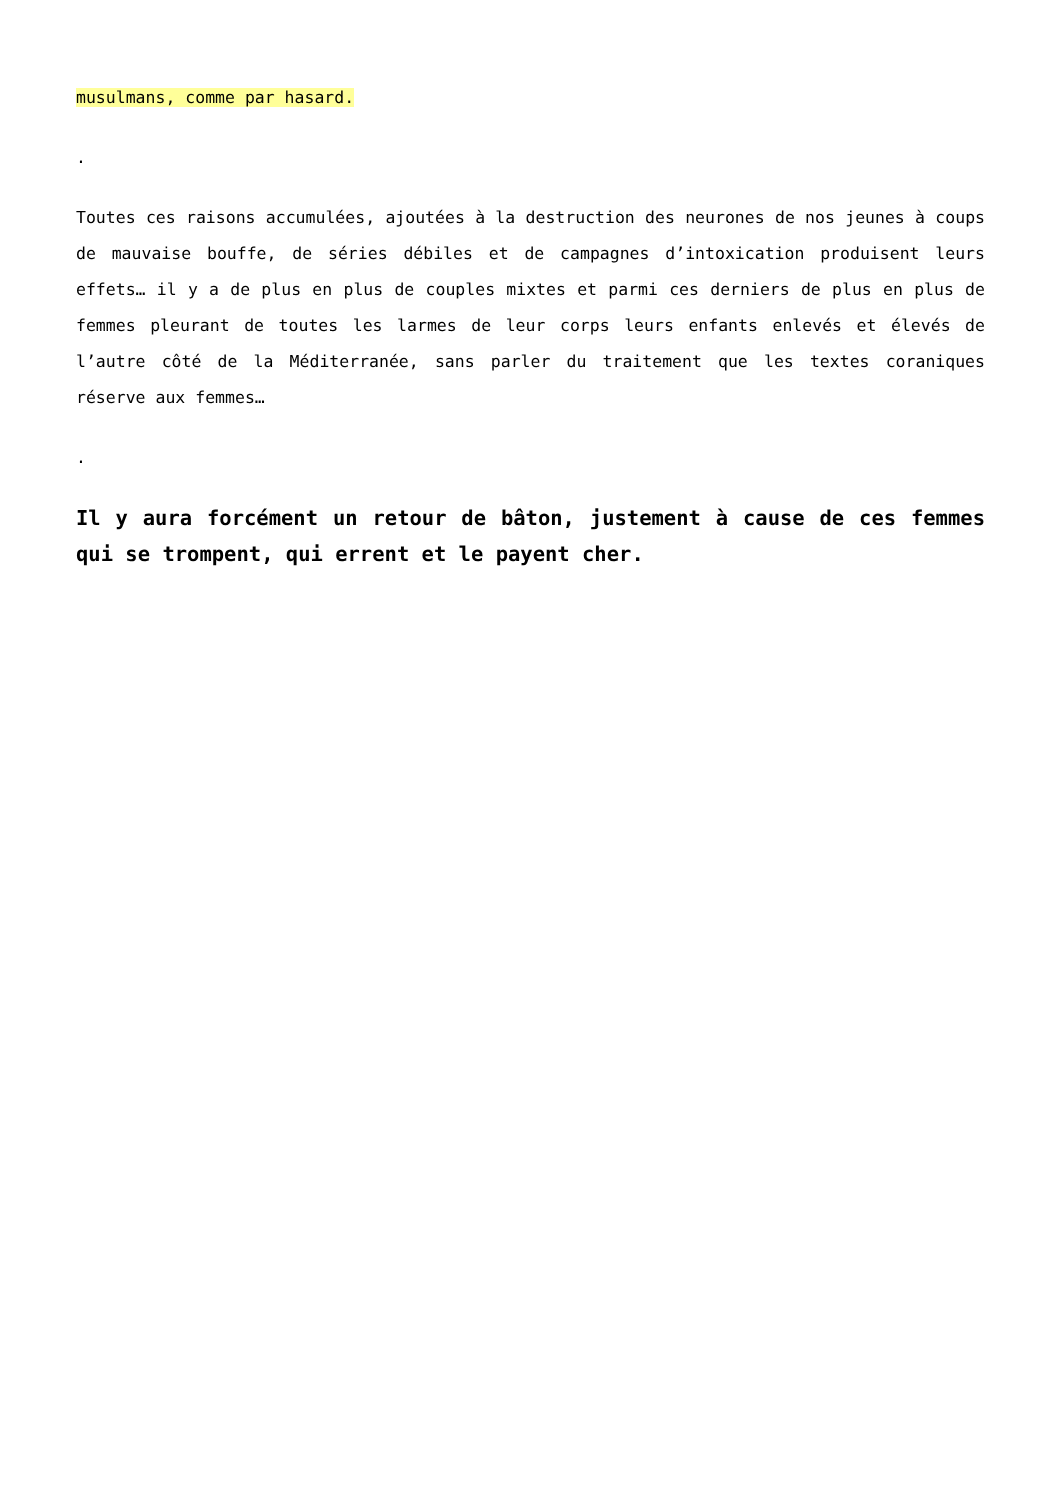musulmans, comme par hasard.
.
Toutes ces raisons accumulées, ajoutées à la destruction des neurones de nos jeunes à coups de mauvaise bouffe, de séries débiles et de campagnes d’intoxication produisent leurs effets… il y a de plus en plus de couples mixtes et parmi ces derniers de plus en plus de femmes pleurant de toutes les larmes de leur corps leurs enfants enlevés et élevés de l’autre côté de la Méditerranée, sans parler du traitement que les textes coraniques réserve aux femmes…
.
Il y aura forcément un retour de bâton, justement à cause de ces femmes qui se trompent, qui errent et le payent cher.